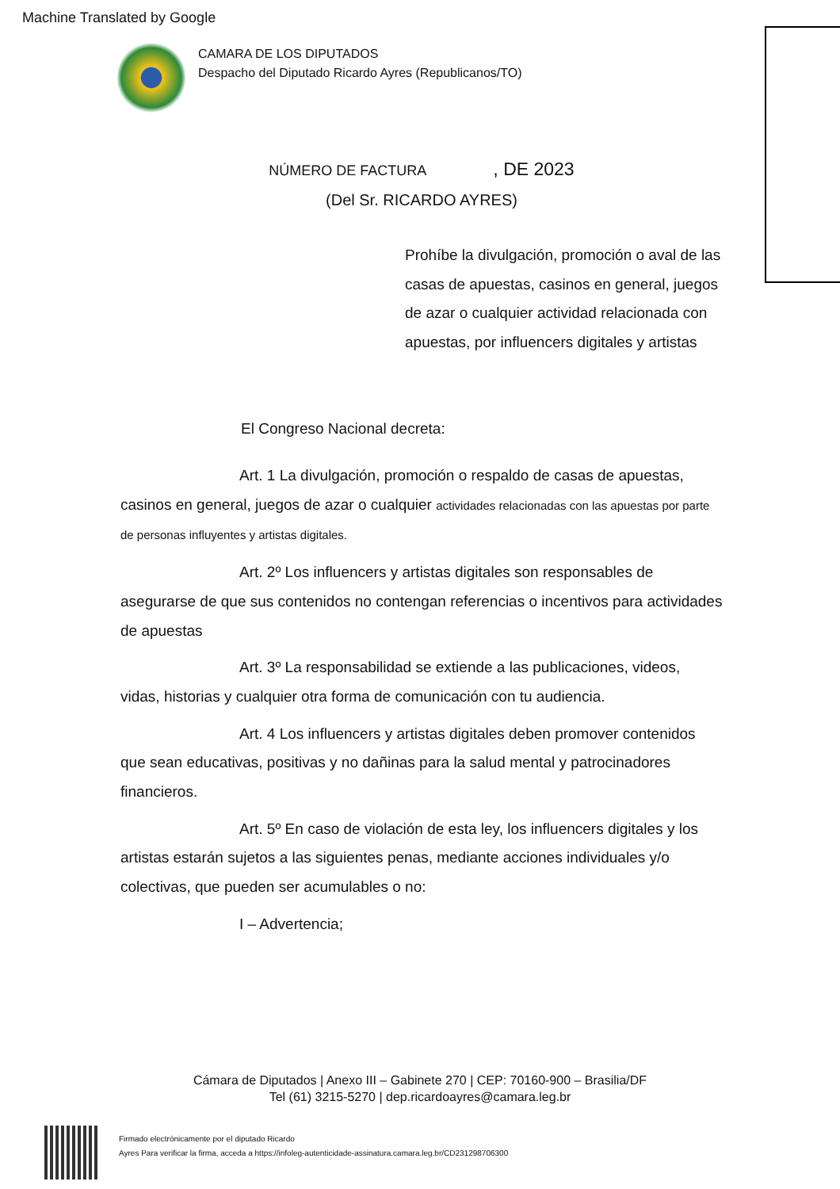Machine Translated by Google
CAMARA DE LOS DIPUTADOS
Despacho del Diputado Ricardo Ayres (Republicanos/TO)
NÚMERO DE FACTURA , DE 2023
(Del Sr. RICARDO AYRES)
Prohíbe la divulgación, promoción o aval de las casas de apuestas, casinos en general, juegos de azar o cualquier actividad relacionada con apuestas, por influencers digitales y artistas
El Congreso Nacional decreta:
Art. 1 La divulgación, promoción o respaldo de casas de apuestas, casinos en general, juegos de azar o cualquier actividades relacionadas con las apuestas por parte de personas influyentes y artistas digitales.
Art. 2º Los influencers y artistas digitales son responsables de asegurarse de que sus contenidos no contengan referencias o incentivos para actividades de apuestas
Art. 3º La responsabilidad se extiende a las publicaciones, videos, vidas, historias y cualquier otra forma de comunicación con tu audiencia.
Art. 4 Los influencers y artistas digitales deben promover contenidos que sean educativas, positivas y no dañinas para la salud mental y patrocinadores financieros.
Art. 5º En caso de violación de esta ley, los influencers digitales y los artistas estarán sujetos a las siguientes penas, mediante acciones individuales y/o colectivas, que pueden ser acumulables o no:
I – Advertencia;
Cámara de Diputados | Anexo III – Gabinete 270 | CEP: 70160-900 – Brasilia/DF
Tel (61) 3215-5270 | dep.ricardoayres@camara.leg.br
Firmado electrónicamente por el diputado Ricardo
Ayres Para verificar la firma, acceda a https://infoleg-autenticidade-assinatura.camara.leg.br/CD231298706300